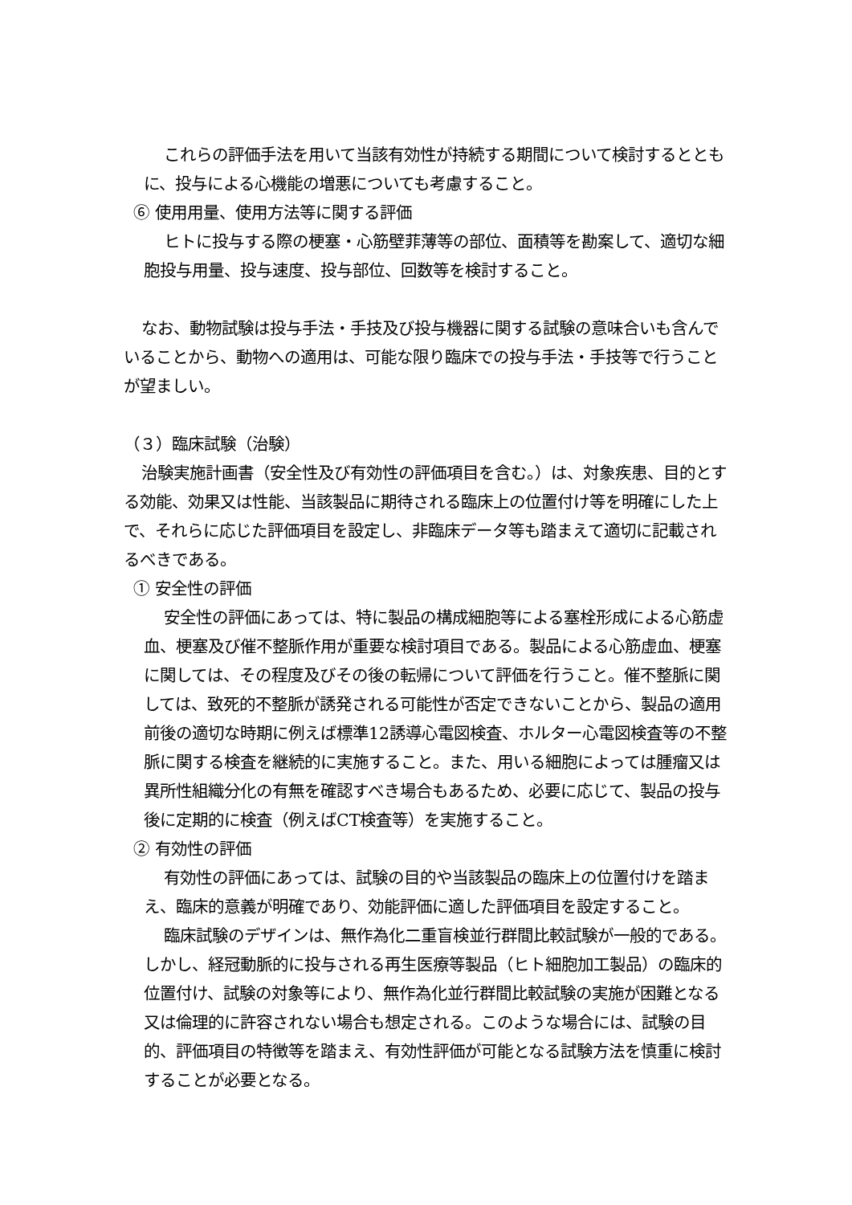これらの評価手法を用いて当該有効性が持続する期間について検討するとともに、投与による心機能の増悪についても考慮すること。
⑥ 使用用量、使用方法等に関する評価
ヒトに投与する際の梗塞・心筋壁菲薄等の部位、面積等を勘案して、適切な細胞投与用量、投与速度、投与部位、回数等を検討すること。
なお、動物試験は投与手法・手技及び投与機器に関する試験の意味合いも含んでいることから、動物への適用は、可能な限り臨床での投与手法・手技等で行うことが望ましい。
（３）臨床試験（治験）
治験実施計画書（安全性及び有効性の評価項目を含む。）は、対象疾患、目的とする効能、効果又は性能、当該製品に期待される臨床上の位置付け等を明確にした上で、それらに応じた評価項目を設定し、非臨床データ等も踏まえて適切に記載されるべきである。
① 安全性の評価
安全性の評価にあっては、特に製品の構成細胞等による塞栓形成による心筋虚血、梗塞及び催不整脈作用が重要な検討項目である。製品による心筋虚血、梗塞に関しては、その程度及びその後の転帰について評価を行うこと。催不整脈に関しては、致死的不整脈が誘発される可能性が否定できないことから、製品の適用前後の適切な時期に例えば標準12誘導心電図検査、ホルター心電図検査等の不整脈に関する検査を継続的に実施すること。また、用いる細胞によっては腫瘤又は異所性組織分化の有無を確認すべき場合もあるため、必要に応じて、製品の投与後に定期的に検査（例えばCT検査等）を実施すること。
② 有効性の評価
有効性の評価にあっては、試験の目的や当該製品の臨床上の位置付けを踏まえ、臨床的意義が明確であり、効能評価に適した評価項目を設定すること。
臨床試験のデザインは、無作為化二重盲検並行群間比較試験が一般的である。しかし、経冠動脈的に投与される再生医療等製品（ヒト細胞加工製品）の臨床的位置付け、試験の対象等により、無作為化並行群間比較試験の実施が困難となる又は倫理的に許容されない場合も想定される。このような場合には、試験の目的、評価項目の特徴等を踏まえ、有効性評価が可能となる試験方法を慎重に検討することが必要となる。